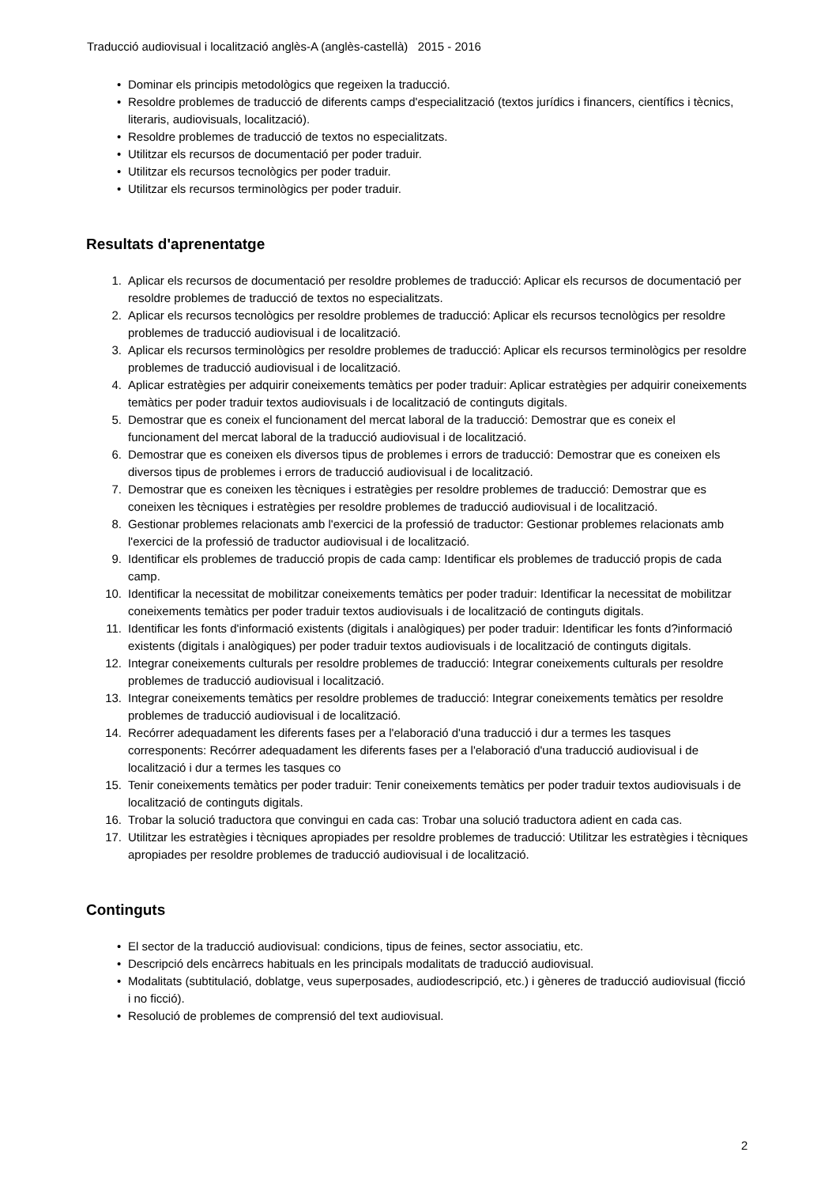Traducció audiovisual i localització anglès-A (anglès-castellà) 2015 - 2016
• Dominar els principis metodològics que regeixen la traducció.
• Resoldre problemes de traducció de diferents camps d'especialització (textos jurídics i financers, científics i tècnics, literaris, audiovisuals, localització).
• Resoldre problemes de traducció de textos no especialitzats.
• Utilitzar els recursos de documentació per poder traduir.
• Utilitzar els recursos tecnològics per poder traduir.
• Utilitzar els recursos terminològics per poder traduir.
Resultats d'aprenentatge
1. Aplicar els recursos de documentació per resoldre problemes de traducció: Aplicar els recursos de documentació per resoldre problemes de traducció de textos no especialitzats.
2. Aplicar els recursos tecnològics per resoldre problemes de traducció: Aplicar els recursos tecnològics per resoldre problemes de traducció audiovisual i de localització.
3. Aplicar els recursos terminològics per resoldre problemes de traducció: Aplicar els recursos terminològics per resoldre problemes de traducció audiovisual i de localització.
4. Aplicar estratègies per adquirir coneixements temàtics per poder traduir: Aplicar estratègies per adquirir coneixements temàtics per poder traduir textos audiovisuals i de localització de continguts digitals.
5. Demostrar que es coneix el funcionament del mercat laboral de la traducció: Demostrar que es coneix el funcionament del mercat laboral de la traducció audiovisual i de localització.
6. Demostrar que es coneixen els diversos tipus de problemes i errors de traducció: Demostrar que es coneixen els diversos tipus de problemes i errors de traducció audiovisual i de localització.
7. Demostrar que es coneixen les tècniques i estratègies per resoldre problemes de traducció: Demostrar que es coneixen les tècniques i estratègies per resoldre problemes de traducció audiovisual i de localització.
8. Gestionar problemes relacionats amb l'exercici de la professió de traductor: Gestionar problemes relacionats amb l'exercici de la professió de traductor audiovisual i de localització.
9. Identificar els problemes de traducció propis de cada camp: Identificar els problemes de traducció propis de cada camp.
10. Identificar la necessitat de mobilitzar coneixements temàtics per poder traduir: Identificar la necessitat de mobilitzar coneixements temàtics per poder traduir textos audiovisuals i de localització de continguts digitals.
11. Identificar les fonts d'informació existents (digitals i analògiques) per poder traduir: Identificar les fonts d?informació existents (digitals i analògiques) per poder traduir textos audiovisuals i de localització de continguts digitals.
12. Integrar coneixements culturals per resoldre problemes de traducció: Integrar coneixements culturals per resoldre problemes de traducció audiovisual i localització.
13. Integrar coneixements temàtics per resoldre problemes de traducció: Integrar coneixements temàtics per resoldre problemes de traducció audiovisual i de localització.
14. Recórrer adequadament les diferents fases per a l'elaboració d'una traducció i dur a termes les tasques corresponents: Recórrer adequadament les diferents fases per a l'elaboració d'una traducció audiovisual i de localització i dur a termes les tasques co
15. Tenir coneixements temàtics per poder traduir: Tenir coneixements temàtics per poder traduir textos audiovisuals i de localització de continguts digitals.
16. Trobar la solució traductora que convingui en cada cas: Trobar una solució traductora adient en cada cas.
17. Utilitzar les estratègies i tècniques apropiades per resoldre problemes de traducció: Utilitzar les estratègies i tècniques apropiades per resoldre problemes de traducció audiovisual i de localització.
Continguts
• El sector de la traducció audiovisual: condicions, tipus de feines, sector associatiu, etc.
• Descripció dels encàrrecs habituals en les principals modalitats de traducció audiovisual.
• Modalitats (subtitulació, doblatge, veus superposades, audiodescripció, etc.) i gèneres de traducció audiovisual (ficció i no ficció).
• Resolució de problemes de comprensió del text audiovisual.
2